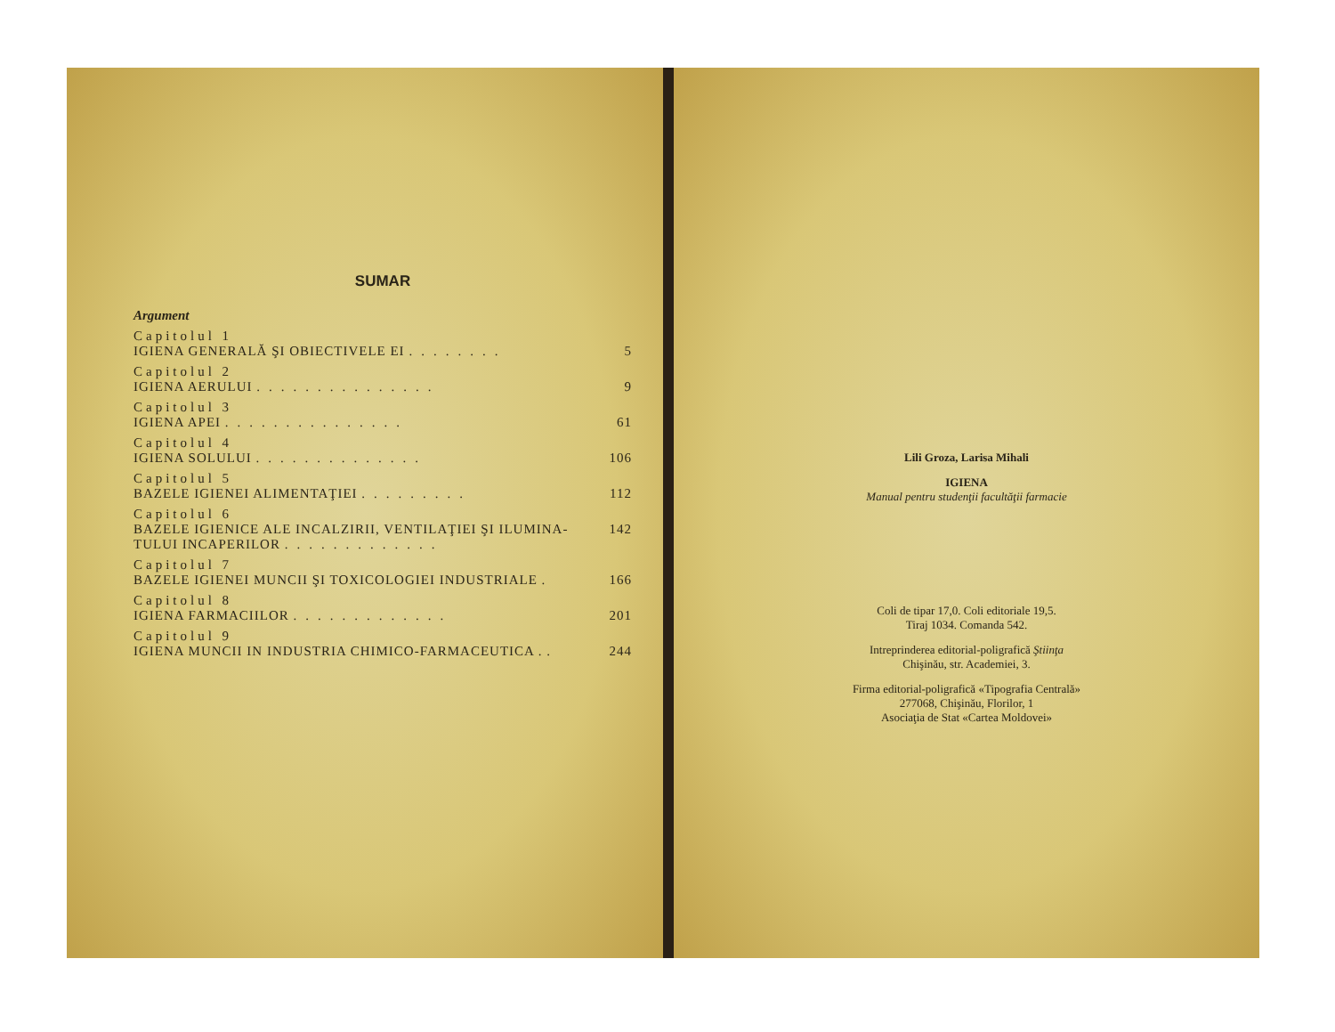SUMAR
Argument
Capitolul 1
IGIENA GENERALĂ ŞI OBIECTIVELE EI ........ 5
Capitolul 2
IGIENA AERULUI ............... 9
Capitolul 3
IGIENA APEI ............... 61
Capitolul 4
IGIENA SOLULUI .............. 106
Capitolul 5
BAZELE IGIENEI ALIMENTAŢIEI ......... 112
Capitolul 6
BAZELE IGIENICE ALE INCALZIRII, VENTILAŢIEI ŞI ILUMINA-
TULUI INCAPERILOR ............. 142
Capitolul 7
BAZELE IGIENEI MUNCII ŞI TOXICOLOGIEI INDUSTRIALE . 166
Capitolul 8
IGIENA FARMACIILOR ............. 201
Capitolul 9
IGIENA MUNCII IN INDUSTRIA CHIMICO-FARMACEUTICA . . 244
Lili Groza, Larisa Mihali
IGIENA
Manual pentru studenţii facultăţii farmacie
Coli de tipar 17,0. Coli editoriale 19,5.
Tiraj 1034. Comanda 542.
Intreprinderea editorial-poligrafică Ştiinţa
Chişinău, str. Academiei, 3.
Firma editorial-poligrafică «Tipografia Centrală»
277068, Chişinău, Florilor, 1
Asociaţia de Stat «Cartea Moldovei»